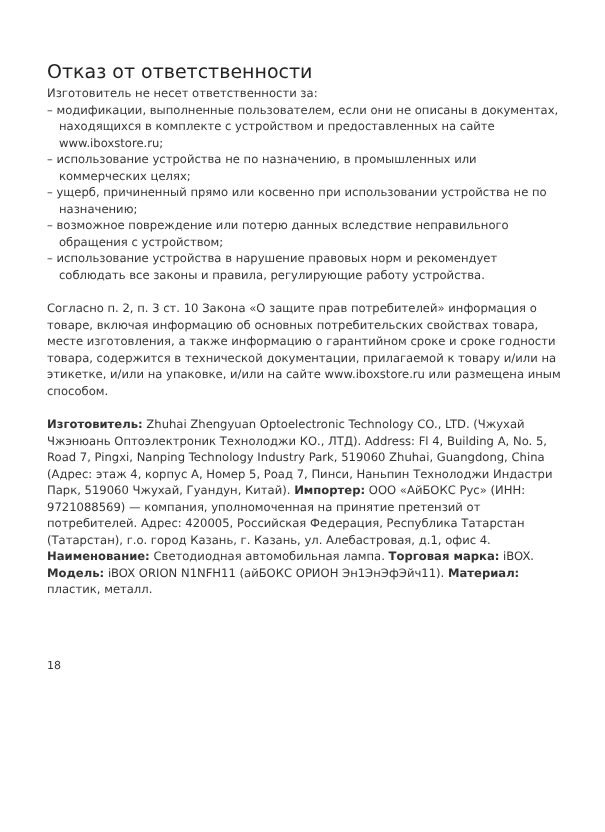Отказ от ответственности
Изготовитель не несет ответственности за:
– модификации, выполненные пользователем, если они не описаны в документах, находящихся в комплекте с устройством и предоставленных на сайте www.iboxstore.ru;
– использование устройства не по назначению, в промышленных или коммерческих целях;
– ущерб, причиненный прямо или косвенно при использовании устройства не по назначению;
– возможное повреждение или потерю данных вследствие неправильного обращения с устройством;
– использование устройства в нарушение правовых норм и рекомендует соблюдать все законы и правила, регулирующие работу устройства.
Согласно п. 2, п. 3 ст. 10 Закона «О защите прав потребителей» информация о товаре, включая информацию об основных потребительских свойствах товара, месте изготовления, а также информацию о гарантийном сроке и сроке годности товара, содержится в технической документации, прилагаемой к товару и/или на этикетке, и/или на упаковке, и/или на сайте www.iboxstore.ru или размещена иным способом.
Изготовитель: Zhuhai Zhengyuan Optoelectronic Technology CO., LTD. (Чжухай Чжэнюань Оптоэлектроник Технолоджи КО., ЛТД). Address: Fl 4, Building A, No. 5, Road 7, Pingxi, Nanping Technology Industry Park, 519060 Zhuhai, Guangdong, China (Адрес: этаж 4, корпус А, Номер 5, Роад 7, Пинси, Наньпин Технолоджи Индастри Парк, 519060 Чжухай, Гуандун, Китай). Импортер: ООО «АйБОКС Рус» (ИНН: 9721088569) — компания, уполномоченная на принятие претензий от потребителей. Адрес: 420005, Российская Федерация, Республика Татарстан (Татарстан), г.о. город Казань, г. Казань, ул. Алебастровая, д.1, офис 4. Наименование: Светодиодная автомобильная лампа. Торговая марка: iBOX. Модель: iBOX ORION N1NFH11 (айБОКС ОРИОН Эн1ЭнЭфЭйч11). Материал: пластик, металл.
18